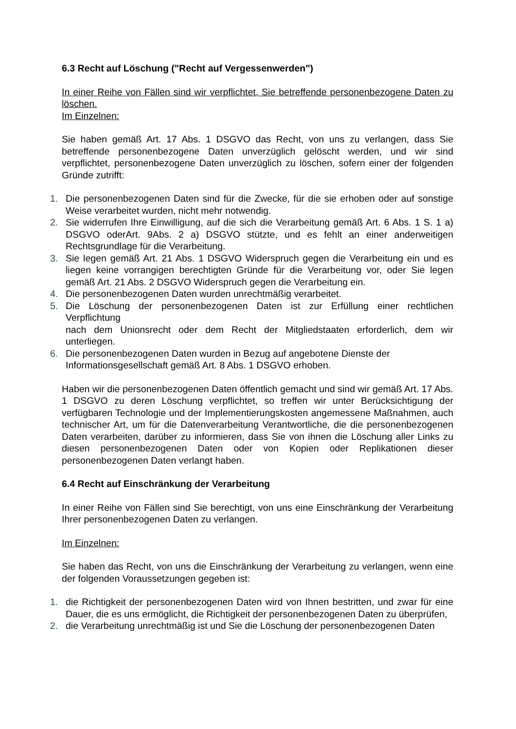6.3 Recht auf Löschung ("Recht auf Vergessenwerden")
In einer Reihe von Fällen sind wir verpflichtet, Sie betreffende personenbezogene Daten zu löschen.
Im Einzelnen:
Sie haben gemäß Art. 17 Abs. 1 DSGVO das Recht, von uns zu verlangen, dass Sie betreffende personenbezogene Daten unverzüglich gelöscht werden, und wir sind verpflichtet, personenbezogene Daten unverzüglich zu löschen, sofern einer der folgenden Gründe zutrifft:
1. Die personenbezogenen Daten sind für die Zwecke, für die sie erhoben oder auf sonstige Weise verarbeitet wurden, nicht mehr notwendig.
2. Sie widerrufen Ihre Einwilligung, auf die sich die Verarbeitung gemäß Art. 6 Abs. 1 S. 1 a) DSGVO oderArt. 9Abs. 2 a) DSGVO stützte, und es fehlt an einer anderweitigen Rechtsgrundlage für die Verarbeitung.
3. Sie legen gemäß Art. 21 Abs. 1 DSGVO Widerspruch gegen die Verarbeitung ein und es liegen keine vorrangigen berechtigten Gründe für die Verarbeitung vor, oder Sie legen gemäß Art. 21 Abs. 2 DSGVO Widerspruch gegen die Verarbeitung ein.
4. Die personenbezogenen Daten wurden unrechtmäßig verarbeitet.
5. Die Löschung der personenbezogenen Daten ist zur Erfüllung einer rechtlichen Verpflichtung
nach dem Unionsrecht oder dem Recht der Mitgliedstaaten erforderlich, dem wir unterliegen.
6. Die personenbezogenen Daten wurden in Bezug auf angebotene Dienste der Informationsgesellschaft gemäß Art. 8 Abs. 1 DSGVO erhoben.
Haben wir die personenbezogenen Daten öffentlich gemacht und sind wir gemäß Art. 17 Abs. 1 DSGVO zu deren Löschung verpflichtet, so treffen wir unter Berücksichtigung der verfügbaren Technologie und der Implementierungskosten angemessene Maßnahmen, auch technischer Art, um für die Datenverarbeitung Verantwortliche, die die personenbezogenen Daten verarbeiten, darüber zu informieren, dass Sie von ihnen die Löschung aller Links zu diesen personenbezogenen Daten oder von Kopien oder Replikationen dieser personenbezogenen Daten verlangt haben.
6.4 Recht auf Einschränkung der Verarbeitung
In einer Reihe von Fällen sind Sie berechtigt, von uns eine Einschränkung der Verarbeitung Ihrer personenbezogenen Daten zu verlangen.
Im Einzelnen:
Sie haben das Recht, von uns die Einschränkung der Verarbeitung zu verlangen, wenn eine der folgenden Voraussetzungen gegeben ist:
1. die Richtigkeit der personenbezogenen Daten wird von Ihnen bestritten, und zwar für eine Dauer, die es uns ermöglicht, die Richtigkeit der personenbezogenen Daten zu überprüfen,
2. die Verarbeitung unrechtmäßig ist und Sie die Löschung der personenbezogenen Daten